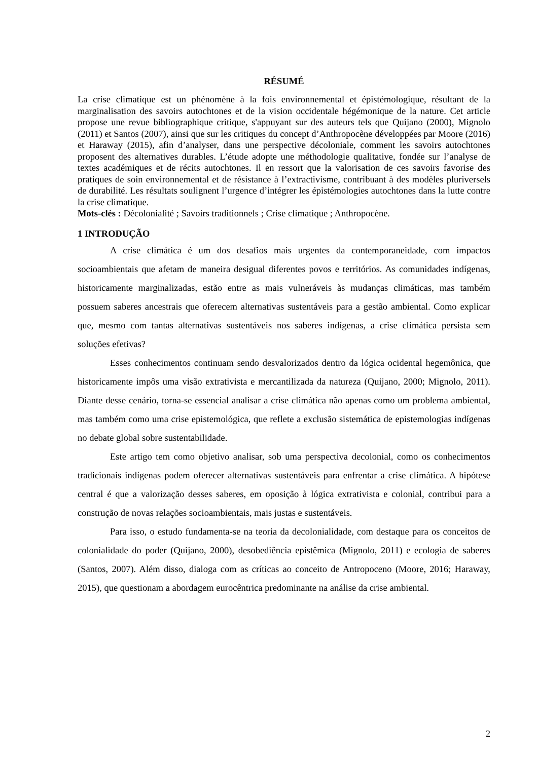RÉSUMÉ
La crise climatique est un phénomène à la fois environnemental et épistémologique, résultant de la marginalisation des savoirs autochtones et de la vision occidentale hégémonique de la nature. Cet article propose une revue bibliographique critique, s'appuyant sur des auteurs tels que Quijano (2000), Mignolo (2011) et Santos (2007), ainsi que sur les critiques du concept d’Anthropocène développées par Moore (2016) et Haraway (2015), afin d’analyser, dans une perspective décoloniale, comment les savoirs autochtones proposent des alternatives durables. L’étude adopte une méthodologie qualitative, fondée sur l’analyse de textes académiques et de récits autochtones. Il en ressort que la valorisation de ces savoirs favorise des pratiques de soin environnemental et de résistance à l’extractivisme, contribuant à des modèles pluriversels de durabilité. Les résultats soulignent l’urgence d’intégrer les épistémologies autochtones dans la lutte contre la crise climatique.
Mots-clés : Décolonialité ; Savoirs traditionnels ; Crise climatique ; Anthropocène.
1 INTRODUÇÃO
A crise climática é um dos desafios mais urgentes da contemporaneidade, com impactos socioambientais que afetam de maneira desigual diferentes povos e territórios. As comunidades indígenas, historicamente marginalizadas, estão entre as mais vulneráveis às mudanças climáticas, mas também possuem saberes ancestrais que oferecem alternativas sustentáveis para a gestão ambiental. Como explicar que, mesmo com tantas alternativas sustentáveis nos saberes indígenas, a crise climática persista sem soluções efetivas?
Esses conhecimentos continuam sendo desvalorizados dentro da lógica ocidental hegemônica, que historicamente impôs uma visão extrativista e mercantilizada da natureza (Quijano, 2000; Mignolo, 2011). Diante desse cenário, torna-se essencial analisar a crise climática não apenas como um problema ambiental, mas também como uma crise epistemológica, que reflete a exclusão sistemática de epistemologias indígenas no debate global sobre sustentabilidade.
Este artigo tem como objetivo analisar, sob uma perspectiva decolonial, como os conhecimentos tradicionais indígenas podem oferecer alternativas sustentáveis para enfrentar a crise climática. A hipótese central é que a valorização desses saberes, em oposição à lógica extrativista e colonial, contribui para a construção de novas relações socioambientais, mais justas e sustentáveis.
Para isso, o estudo fundamenta-se na teoria da decolonialidade, com destaque para os conceitos de colonialidade do poder (Quijano, 2000), desobediência epistêmica (Mignolo, 2011) e ecologia de saberes (Santos, 2007). Além disso, dialoga com as críticas ao conceito de Antropoceno (Moore, 2016; Haraway, 2015), que questionam a abordagem eurocêntrica predominante na análise da crise ambiental.
2